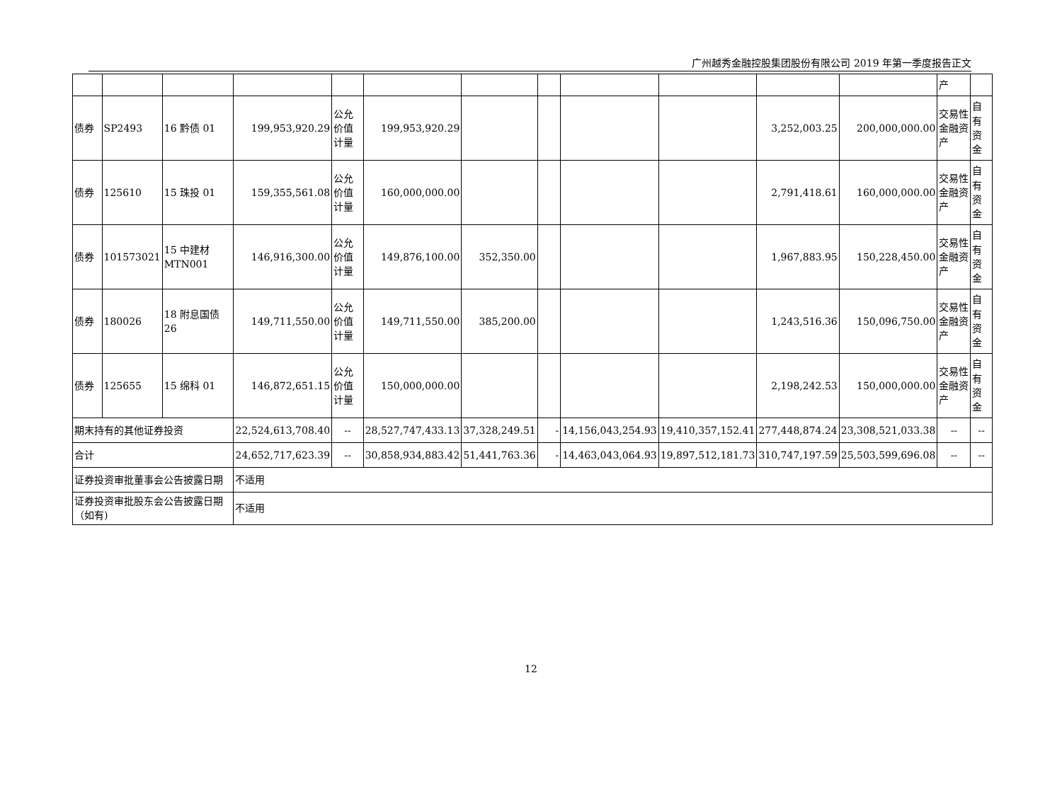广州越秀金融控股集团股份有限公司 2019 年第一季度报告正文
| | | | | | | | | | | | | 产 | |
| 债券 | SP2493 | 16 黔债 01 | 199,953,920.29 | 公允价值计量 | 199,953,920.29 | | | | | 3,252,003.25 | 200,000,000.00 | 交易性金融资产 | 自有资金 |
| 债券 | 125610 | 15 珠投 01 | 159,355,561.08 | 公允价值计量 | 160,000,000.00 | | | | | 2,791,418.61 | 160,000,000.00 | 交易性金融资产 | 自有资金 |
| 债券 | 101573021 | 15 中建材 MTN001 | 146,916,300.00 | 公允价值计量 | 149,876,100.00 | 352,350.00 | | | | 1,967,883.95 | 150,228,450.00 | 交易性金融资产 | 自有资金 |
| 债券 | 180026 | 18 附息国债 26 | 149,711,550.00 | 公允价值计量 | 149,711,550.00 | 385,200.00 | | | | 1,243,516.36 | 150,096,750.00 | 交易性金融资产 | 自有资金 |
| 债券 | 125655 | 15 绵科 01 | 146,872,651.15 | 公允价值计量 | 150,000,000.00 | | | | | 2,198,242.53 | 150,000,000.00 | 交易性金融资产 | 自有资金 |
| 期末持有的其他证券投资 | | | 22,524,613,708.40 | -- | 28,527,747,433.13 | 37,328,249.51 | - | 14,156,043,254.93 | 19,410,357,152.41 | 277,448,874.24 | 23,308,521,033.38 | -- | -- |
| 合计 | | | 24,652,717,623.39 | -- | 30,858,934,883.42 | 51,441,763.36 | - | 14,463,043,064.93 | 19,897,512,181.73 | 310,747,197.59 | 25,503,599,696.08 | -- | -- |
| 证券投资审批董事会公告披露日期 | | | 不适用 | | | | | | | | | | |
| 证券投资审批股东会公告披露日期（如有) | | | 不适用 | | | | | | | | | | |
12